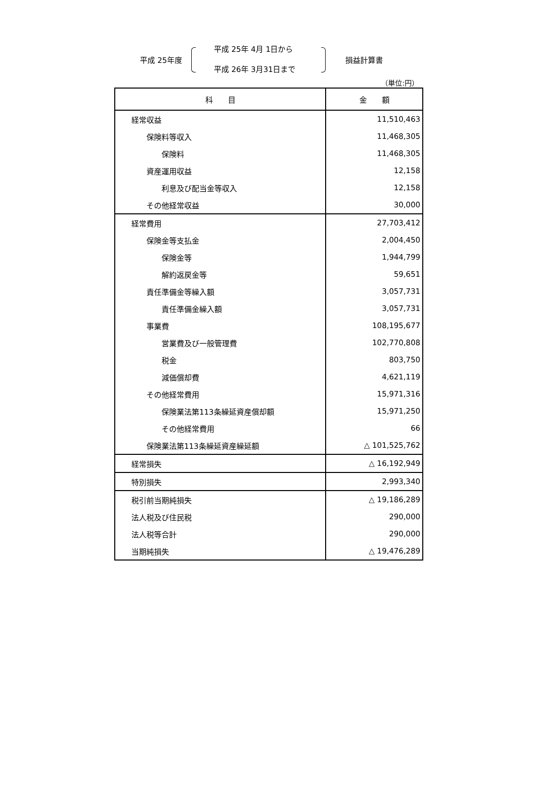平成 25年度
平成 25年 4月 1日から
平成 26年 3月31日まで
損益計算書
（単位:円）
| 科 目 | 金 額 |
| --- | --- |
| 経常収益 | 11,510,463 |
| 保険料等収入 | 11,468,305 |
| 保険料 | 11,468,305 |
| 資産運用収益 | 12,158 |
| 利息及び配当金等収入 | 12,158 |
| その他経常収益 | 30,000 |
| 経常費用 | 27,703,412 |
| 保険金等支払金 | 2,004,450 |
| 保険金等 | 1,944,799 |
| 解約返戻金等 | 59,651 |
| 責任準備金等繰入額 | 3,057,731 |
| 責任準備金繰入額 | 3,057,731 |
| 事業費 | 108,195,677 |
| 営業費及び一般管理費 | 102,770,808 |
| 税金 | 803,750 |
| 減価償却費 | 4,621,119 |
| その他経常費用 | 15,971,316 |
| 保険業法第113条繰延資産償却額 | 15,971,250 |
| その他経常費用 | 66 |
| 保険業法第113条繰延資産繰延額 | △ 101,525,762 |
| 経常損失 | △ 16,192,949 |
| 特別損失 | 2,993,340 |
| 税引前当期純損失 | △ 19,186,289 |
| 法人税及び住民税 | 290,000 |
| 法人税等合計 | 290,000 |
| 当期純損失 | △ 19,476,289 |